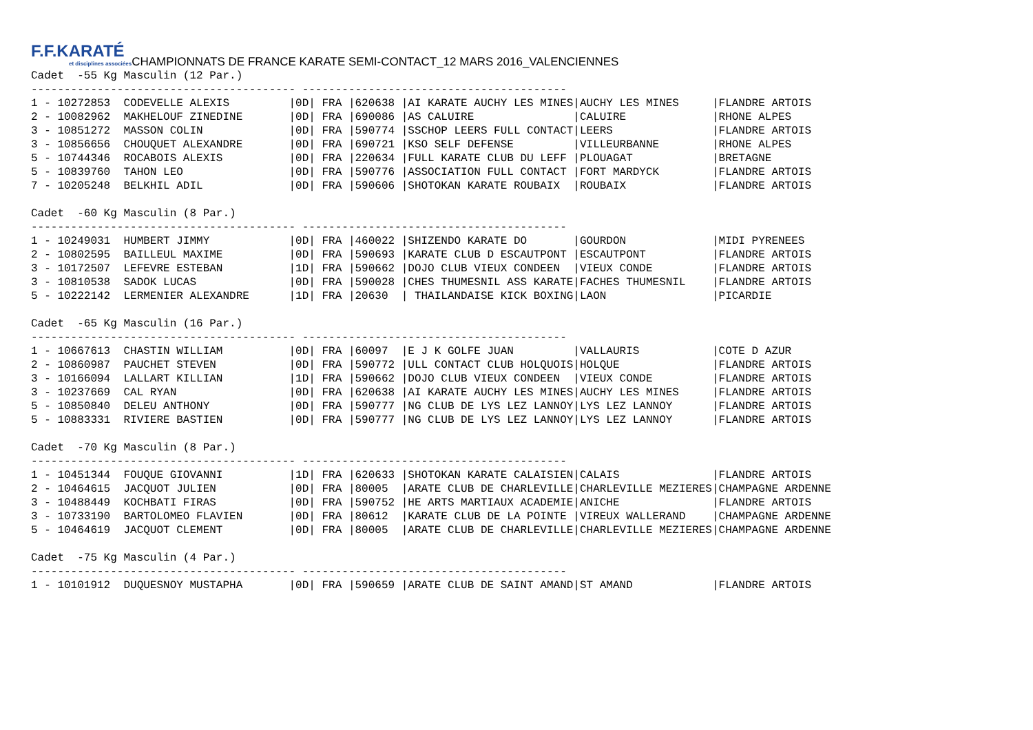F.F.KARATÉ et disciplines associées CHAMPIONNATS DE FRANCE KARATE SEMI-CONTACT_12 MARS 2016_VALENCIENNES
Cadet  -55 Kg Masculin (12 Par.)
---------------------------------------- ----------------------------------------
1 - 10272853  CODEVELLE ALEXIS         |0D| FRA |620638 |AI KARATE AUCHY LES MINES|AUCHY LES MINES     |FLANDRE ARTOIS
2 - 10082962  MAKHELOUF ZINEDINE       |0D| FRA |690086 |AS CALUIRE               |CALUIRE             |RHONE ALPES
3 - 10851272  MASSON COLIN             |0D| FRA |590774 |SSCHOP LEERS FULL CONTACT|LEERS               |FLANDRE ARTOIS
3 - 10856656  CHOUQUET ALEXANDRE       |0D| FRA |690721 |KSO SELF DEFENSE         |VILLEURBANNE        |RHONE ALPES
5 - 10744346  ROCABOIS ALEXIS          |0D| FRA |220634 |FULL KARATE CLUB DU LEFF |PLOUAGAT            |BRETAGNE
5 - 10839760  TAHON LEO                |0D| FRA |590776 |ASSOCIATION FULL CONTACT |FORT MARDYCK        |FLANDRE ARTOIS
7 - 10205248  BELKHIL ADIL             |0D| FRA |590606 |SHOTOKAN KARATE ROUBAIX  |ROUBAIX             |FLANDRE ARTOIS

Cadet  -60 Kg Masculin (8 Par.)
---------------------------------------- ----------------------------------------
1 - 10249031  HUMBERT JIMMY            |0D| FRA |460022 |SHIZENDO KARATE DO       |GOURDON             |MIDI PYRENEES
2 - 10802595  BAILLEUL MAXIME          |0D| FRA |590693 |KARATE CLUB D ESCAUTPONT |ESCAUTPONT          |FLANDRE ARTOIS
3 - 10172507  LEFEVRE ESTEBAN          |1D| FRA |590662 |DOJO CLUB VIEUX CONDEEN  |VIEUX CONDE         |FLANDRE ARTOIS
3 - 10810538  SADOK LUCAS              |0D| FRA |590028 |CHES THUMESNIL ASS KARATE|FACHES THUMESNIL    |FLANDRE ARTOIS
5 - 10222142  LERMENIER ALEXANDRE      |1D| FRA |20630  | THAILANDAISE KICK BOXING|LAON                |PICARDIE

Cadet  -65 Kg Masculin (16 Par.)
---------------------------------------- ----------------------------------------
1 - 10667613  CHASTIN WILLIAM          |0D| FRA |60097  |E J K GOLFE JUAN         |VALLAURIS           |COTE D AZUR
2 - 10860987  PAUCHET STEVEN           |0D| FRA |590772 |ULL CONTACT CLUB HOLQUOIS|HOLQUE              |FLANDRE ARTOIS
3 - 10166094  LALLART KILLIAN          |1D| FRA |590662 |DOJO CLUB VIEUX CONDEEN  |VIEUX CONDE         |FLANDRE ARTOIS
3 - 10237669  CAL RYAN                 |0D| FRA |620638 |AI KARATE AUCHY LES MINES|AUCHY LES MINES     |FLANDRE ARTOIS
5 - 10850840  DELEU ANTHONY            |0D| FRA |590777 |NG CLUB DE LYS LEZ LANNOY|LYS LEZ LANNOY      |FLANDRE ARTOIS
5 - 10883331  RIVIERE BASTIEN          |0D| FRA |590777 |NG CLUB DE LYS LEZ LANNOY|LYS LEZ LANNOY      |FLANDRE ARTOIS

Cadet  -70 Kg Masculin (8 Par.)
---------------------------------------- ----------------------------------------
1 - 10451344  FOUQUE GIOVANNI          |1D| FRA |620633 |SHOTOKAN KARATE CALAISIEN|CALAIS              |FLANDRE ARTOIS
2 - 10464615  JACQUOT JULIEN           |0D| FRA |80005  |ARATE CLUB DE CHARLEVILLE|CHARLEVILLE MEZIERES|CHAMPAGNE ARDENNE
3 - 10488449  KOCHBATI FIRAS           |0D| FRA |590752 |HE ARTS MARTIAUX ACADEMIE|ANICHE              |FLANDRE ARTOIS
3 - 10733190  BARTOLOMEO FLAVIEN       |0D| FRA |80612  |KARATE CLUB DE LA POINTE |VIREUX WALLERAND    |CHAMPAGNE ARDENNE
5 - 10464619  JACQUOT CLEMENT          |0D| FRA |80005  |ARATE CLUB DE CHARLEVILLE|CHARLEVILLE MEZIERES|CHAMPAGNE ARDENNE

Cadet  -75 Kg Masculin (4 Par.)
---------------------------------------- ----------------------------------------
1 - 10101912  DUQUESNOY MUSTAPHA       |0D| FRA |590659 |ARATE CLUB DE SAINT AMAND|ST AMAND            |FLANDRE ARTOIS